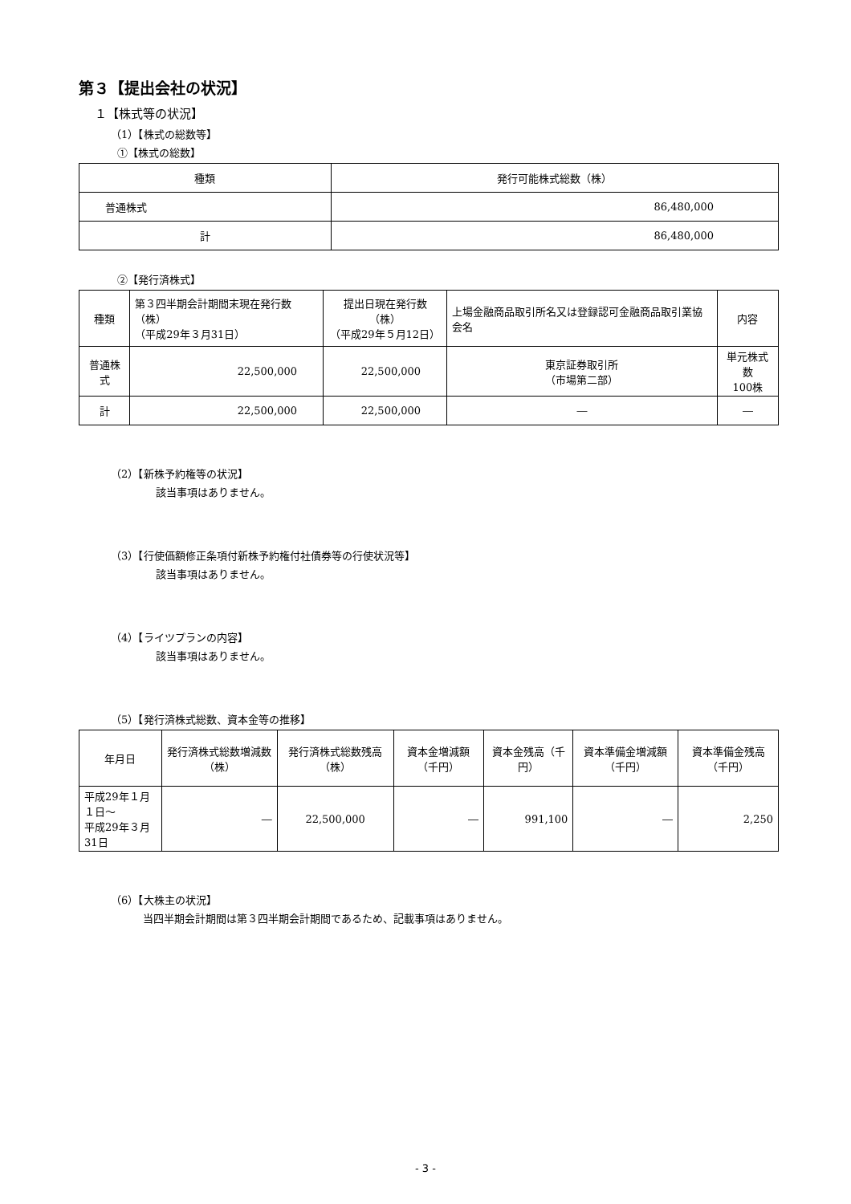第３【提出会社の状況】
１【株式等の状況】
（1）【株式の総数等】
①【株式の総数】
| 種類 | 発行可能株式総数（株） |
| --- | --- |
| 普通株式 | 86,480,000 |
| 計 | 86,480,000 |
②【発行済株式】
| 種類 | 第３四半期会計期間末現在発行数（株） （平成29年３月31日） | 提出日現在発行数（株） （平成29年５月12日） | 上場金融商品取引所名又は登録認可金融商品取引業協会名 | 内容 |
| --- | --- | --- | --- | --- |
| 普通株式 | 22,500,000 | 22,500,000 | 東京証券取引所 （市場第二部） | 単元株式数 100株 |
| 計 | 22,500,000 | 22,500,000 | ― | ― |
（2）【新株予約権等の状況】
該当事項はありません。
（3）【行使価額修正条項付新株予約権付社債券等の行使状況等】
該当事項はありません。
（4）【ライツプランの内容】
該当事項はありません。
（5）【発行済株式総数、資本金等の推移】
| 年月日 | 発行済株式総数増減数（株） | 発行済株式総数残高（株） | 資本金増減額（千円） | 資本金残高（千円） | 資本準備金増減額（千円） | 資本準備金残高（千円） |
| --- | --- | --- | --- | --- | --- | --- |
| 平成29年１月１日～ 平成29年３月31日 | ― | 22,500,000 | ― | 991,100 | ― | 2,250 |
（6）【大株主の状況】
当四半期会計期間は第３四半期会計期間であるため、記載事項はありません。
- 3 -